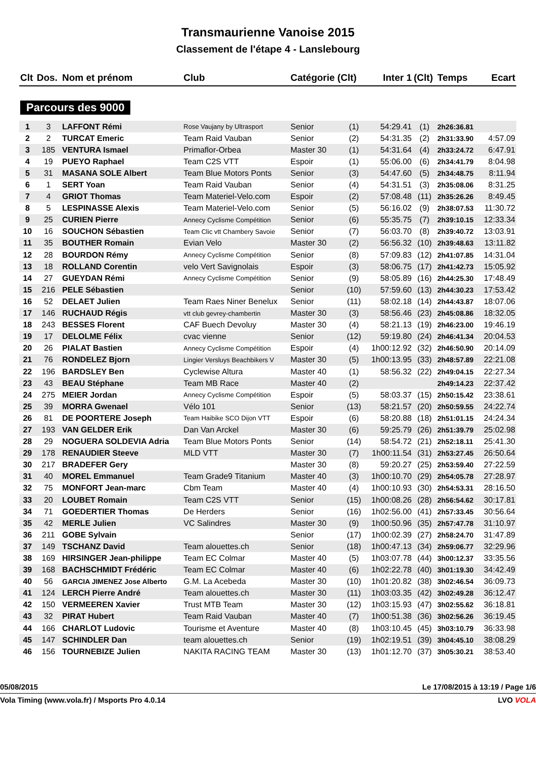Transmaurienne Vanoise 2015
Classement de l'étape 4 - Lanslebourg
| Clt | Dos. | Nom et prénom | Club | Catégorie (Clt) | | Inter 1 | (Clt) | Temps | Ecart |
| --- | --- | --- | --- | --- | --- | --- | --- | --- | --- |
| Parcours des 9000 | | | | | | | | | |
| 1 | 3 | LAFFONT Rémi | Rose Vaujany by Ultrasport | Senior | (1) | 54:29.41 | (1) | 2h26:36.81 | |
| 2 | 2 | TURCAT Emeric | Team Raid Vauban | Senior | (2) | 54:31.35 | (2) | 2h31:33.90 | 4:57.09 |
| 3 | 185 | VENTURA Ismael | Primaflor-Orbea | Master 30 | (1) | 54:31.64 | (4) | 2h33:24.72 | 6:47.91 |
| 4 | 19 | PUEYO Raphael | Team C2S VTT | Espoir | (1) | 55:06.00 | (6) | 2h34:41.79 | 8:04.98 |
| 5 | 31 | MASANA SOLE Albert | Team Blue Motors Ponts | Senior | (3) | 54:47.60 | (5) | 2h34:48.75 | 8:11.94 |
| 6 | 1 | SERT Yoan | Team Raid Vauban | Senior | (4) | 54:31.51 | (3) | 2h35:08.06 | 8:31.25 |
| 7 | 4 | GRIOT Thomas | Team Materiel-Velo.com | Espoir | (2) | 57:08.48 | (11) | 2h35:26.26 | 8:49.45 |
| 8 | 5 | LESPINASSE Alexis | Team Materiel-Velo.com | Senior | (5) | 56:16.02 | (9) | 2h38:07.53 | 11:30.72 |
| 9 | 25 | CURIEN Pierre | Annecy Cyclisme Compétition | Senior | (6) | 55:35.75 | (7) | 2h39:10.15 | 12:33.34 |
| 10 | 16 | SOUCHON Sébastien | Team Clic vtt Chambery Savoie | Senior | (7) | 56:03.70 | (8) | 2h39:40.72 | 13:03.91 |
| 11 | 35 | BOUTHER Romain | Evian Velo | Master 30 | (2) | 56:56.32 | (10) | 2h39:48.63 | 13:11.82 |
| 12 | 28 | BOURDON Rémy | Annecy Cyclisme Compétition | Senior | (8) | 57:09.83 | (12) | 2h41:07.85 | 14:31.04 |
| 13 | 18 | ROLLAND Corentin | velo Vert Savignolais | Espoir | (3) | 58:06.75 | (17) | 2h41:42.73 | 15:05.92 |
| 14 | 27 | GUEYDAN Rémi | Annecy Cyclisme Compétition | Senior | (9) | 58:05.89 | (16) | 2h44:25.30 | 17:48.49 |
| 15 | 216 | PELE Sébastien | | Senior | (10) | 57:59.60 | (13) | 2h44:30.23 | 17:53.42 |
| 16 | 52 | DELAET Julien | Team Raes Niner Benelux | Senior | (11) | 58:02.18 | (14) | 2h44:43.87 | 18:07.06 |
| 17 | 146 | RUCHAUD Régis | vtt club gevrey-chambertin | Master 30 | (3) | 58:56.46 | (23) | 2h45:08.86 | 18:32.05 |
| 18 | 243 | BESSES Florent | CAF Buech Devoluy | Master 30 | (4) | 58:21.13 | (19) | 2h46:23.00 | 19:46.19 |
| 19 | 17 | DELOLME Félix | cvac vienne | Senior | (12) | 59:19.80 | (24) | 2h46:41.34 | 20:04.53 |
| 20 | 26 | PIALAT Bastien | Annecy Cyclisme Compétition | Espoir | (4) | 1h00:12.92 | (32) | 2h46:50.90 | 20:14.09 |
| 21 | 76 | RONDELEZ Bjorn | Lingier Versluys Beachbikers V | Master 30 | (5) | 1h00:13.95 | (33) | 2h48:57.89 | 22:21.08 |
| 22 | 196 | BARDSLEY Ben | Cyclewise Altura | Master 40 | (1) | 58:56.32 | (22) | 2h49:04.15 | 22:27.34 |
| 23 | 43 | BEAU Stéphane | Team MB Race | Master 40 | (2) | | | 2h49:14.23 | 22:37.42 |
| 24 | 275 | MEIER Jordan | Annecy Cyclisme Compétition | Espoir | (5) | 58:03.37 | (15) | 2h50:15.42 | 23:38.61 |
| 25 | 39 | MORRA Gwenael | Vélo 101 | Senior | (13) | 58:21.57 | (20) | 2h50:59.55 | 24:22.74 |
| 26 | 81 | DE POORTERE Joseph | Team Haibike SCO Dijon VTT | Espoir | (6) | 58:20.88 | (18) | 2h51:01.15 | 24:24.34 |
| 27 | 193 | VAN GELDER Erik | Dan Van Arckel | Master 30 | (6) | 59:25.79 | (26) | 2h51:39.79 | 25:02.98 |
| 28 | 29 | NOGUERA SOLDEVIA Adria | Team Blue Motors Ponts | Senior | (14) | 58:54.72 | (21) | 2h52:18.11 | 25:41.30 |
| 29 | 178 | RENAUDIER Steeve | MLD VTT | Master 30 | (7) | 1h00:11.54 | (31) | 2h53:27.45 | 26:50.64 |
| 30 | 217 | BRADEFER Gery | | Master 30 | (8) | 59:20.27 | (25) | 2h53:59.40 | 27:22.59 |
| 31 | 40 | MOREL Emmanuel | Team Grade9 Titanium | Master 40 | (3) | 1h00:10.70 | (29) | 2h54:05.78 | 27:28.97 |
| 32 | 75 | MONFORT Jean-marc | Cbm Team | Master 40 | (4) | 1h00:10.93 | (30) | 2h54:53.31 | 28:16.50 |
| 33 | 20 | LOUBET Romain | Team C2S VTT | Senior | (15) | 1h00:08.26 | (28) | 2h56:54.62 | 30:17.81 |
| 34 | 71 | GOEDERTIER Thomas | De Herders | Senior | (16) | 1h02:56.00 | (41) | 2h57:33.45 | 30:56.64 |
| 35 | 42 | MERLE Julien | VC Salindres | Master 30 | (9) | 1h00:50.96 | (35) | 2h57:47.78 | 31:10.97 |
| 36 | 211 | GOBE Sylvain | | Senior | (17) | 1h00:02.39 | (27) | 2h58:24.70 | 31:47.89 |
| 37 | 149 | TSCHANZ David | Team alouettes.ch | Senior | (18) | 1h00:47.13 | (34) | 2h59:06.77 | 32:29.96 |
| 38 | 169 | HIRSINGER Jean-philippe | Team EC Colmar | Master 40 | (5) | 1h03:07.78 | (44) | 3h00:12.37 | 33:35.56 |
| 39 | 168 | BACHSCHMIDT Frédéric | Team EC Colmar | Master 40 | (6) | 1h02:22.78 | (40) | 3h01:19.30 | 34:42.49 |
| 40 | 56 | GARCIA JIMENEZ Jose Alberto | G.M. La Acebeda | Master 30 | (10) | 1h01:20.82 | (38) | 3h02:46.54 | 36:09.73 |
| 41 | 124 | LERCH Pierre André | Team alouettes.ch | Master 30 | (11) | 1h03:03.35 | (42) | 3h02:49.28 | 36:12.47 |
| 42 | 150 | VERMEEREN Xavier | Trust MTB Team | Master 30 | (12) | 1h03:15.93 | (47) | 3h02:55.62 | 36:18.81 |
| 43 | 32 | PIRAT Hubert | Team Raid Vauban | Master 40 | (7) | 1h00:51.38 | (36) | 3h02:56.26 | 36:19.45 |
| 44 | 166 | CHARLOT Ludovic | Tourisme et Aventure | Master 40 | (8) | 1h03:10.45 | (45) | 3h03:10.79 | 36:33.98 |
| 45 | 147 | SCHINDLER Dan | team alouettes.ch | Senior | (19) | 1h02:19.51 | (39) | 3h04:45.10 | 38:08.29 |
| 46 | 156 | TOURNEBIZE Julien | NAKITA RACING TEAM | Master 30 | (13) | 1h01:12.70 | (37) | 3h05:30.21 | 38:53.40 |
05/08/2015 Le 17/08/2015 à 13:19 / Page 1/6
Vola Timing (www.vola.fr) / Msports Pro 4.0.14 LVO VOLA